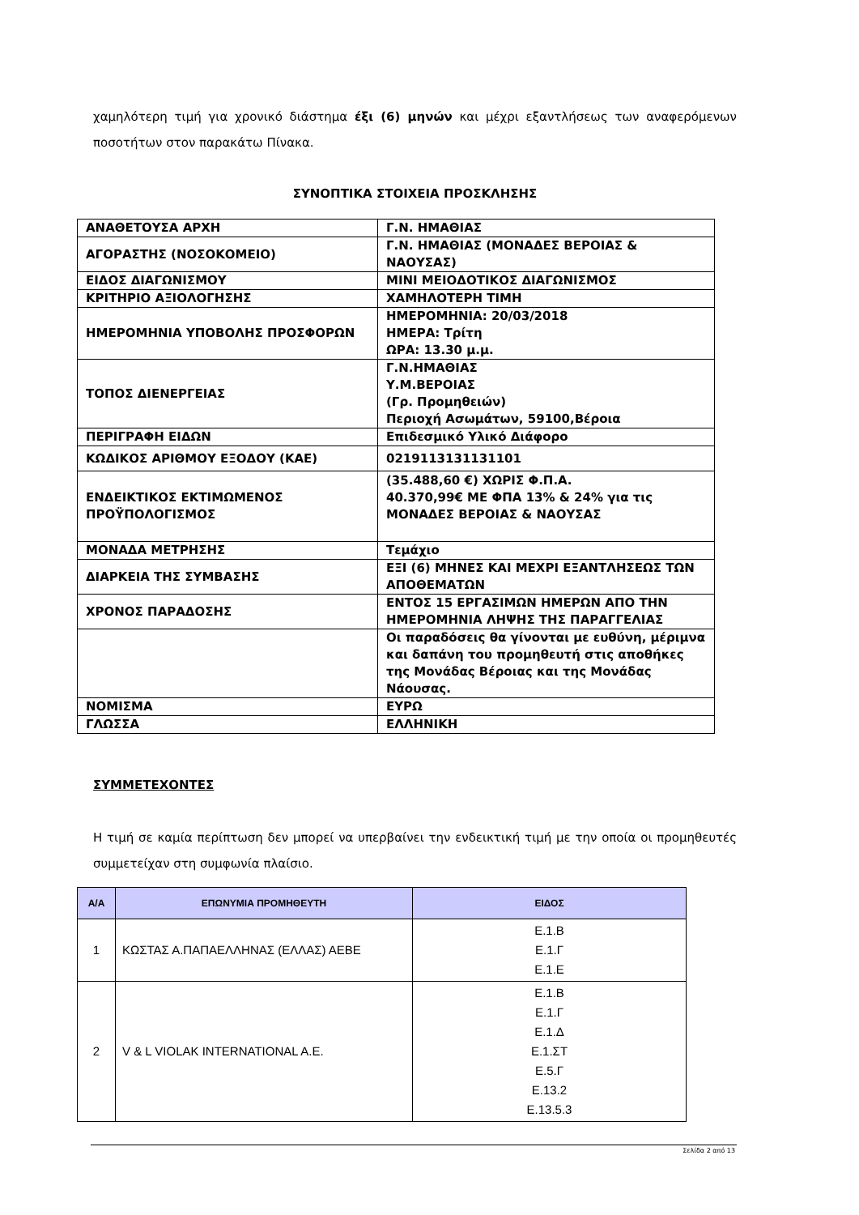χαμηλότερη τιμή για χρονικό διάστημα έξι (6) μηνών και μέχρι εξαντλήσεως των αναφερόμενων ποσοτήτων στον παρακάτω Πίνακα.
ΣΥΝΟΠΤΙΚΑ ΣΤΟΙΧΕΙΑ ΠΡΟΣΚΛΗΣΗΣ
| ΑΝΑΘΕΤΟΥΣΑ ΑΡΧΗ | Γ.Ν. ΗΜΑΘΙΑΣ |
| ΑΓΟΡΑΣΤΗΣ (ΝΟΣΟΚΟΜΕΙΟ) | Γ.Ν. ΗΜΑΘΙΑΣ (ΜΟΝΑΔΕΣ ΒΕΡΟΙΑΣ & ΝΑΟΥΣΑΣ) |
| ΕΙΔΟΣ ΔΙΑΓΩΝΙΣΜΟΥ | ΜΙΝΙ ΜΕΙΟΔΟΤΙΚΟΣ ΔΙΑΓΩΝΙΣΜΟΣ |
| ΚΡΙΤΗΡΙΟ ΑΞΙΟΛΟΓΗΣΗΣ | ΧΑΜΗΛΟΤΕΡΗ ΤΙΜΗ |
| ΗΜΕΡΟΜΗΝΙΑ ΥΠΟΒΟΛΗΣ ΠΡΟΣΦΟΡΩΝ | ΗΜΕΡΟΜΗΝΙΑ: 20/03/2018 ΗΜΕΡΑ: Τρίτη ΩΡΑ: 13.30 μ.μ. |
| ΤΟΠΟΣ ΔΙΕΝΕΡΓΕΙΑΣ | Γ.Ν.ΗΜΑΘΙΑΣ Υ.Μ.ΒΕΡΟΙΑΣ (Γρ. Προμηθειών) Περιοχή Ασωμάτων, 59100,Βέροια |
| ΠΕΡΙΓΡΑΦΗ ΕΙΔΩΝ | Επιδεσμικό Υλικό Διάφορο |
| ΚΩΔΙΚΟΣ ΑΡΙΘΜΟΥ ΕΞΟΔΟΥ (ΚΑΕ) | 0219113131131101 |
| ΕΝΔΕΙΚΤΙΚΟΣ ΕΚΤΙΜΩΜΕΝΟΣ ΠΡΟΫΠΟΛΟΓΙΣΜΟΣ | (35.488,60 €) ΧΩΡΙΣ Φ.Π.Α. 40.370,99€ ΜΕ ΦΠΑ 13% & 24% για τις ΜΟΝΑΔΕΣ ΒΕΡΟΙΑΣ & ΝΑΟΥΣΑΣ |
| ΜΟΝΑΔΑ ΜΕΤΡΗΣΗΣ | Τεμάχιο |
| ΔΙΑΡΚΕΙΑ ΤΗΣ ΣΥΜΒΑΣΗΣ | ΕΞΙ (6) ΜΗΝΕΣ ΚΑΙ ΜΕΧΡΙ ΕΞΑΝΤΛΗΣΕΩΣ ΤΩΝ ΑΠΟΘΕΜΑΤΩΝ |
| ΧΡΟΝΟΣ ΠΑΡΑΔΟΣΗΣ | ΕΝΤΟΣ 15 ΕΡΓΑΣΙΜΩΝ ΗΜΕΡΩΝ ΑΠΟ ΤΗΝ ΗΜΕΡΟΜΗΝΙΑ ΛΗΨΗΣ ΤΗΣ ΠΑΡΑΓΓΕΛΙΑΣ |
| | Οι παραδόσεις θα γίνονται με ευθύνη, μέριμνα και δαπάνη του προμηθευτή στις αποθήκες της Μονάδας Βέροιας και της Μονάδας Νάουσας. |
| ΝΟΜΙΣΜΑ | ΕΥΡΩ |
| ΓΛΩΣΣΑ | ΕΛΛΗΝΙΚΗ |
ΣΥΜΜΕΤΕΧΟΝΤΕΣ
Η τιμή σε καμία περίπτωση δεν μπορεί να υπερβαίνει την ενδεικτική τιμή με την οποία οι προμηθευτές συμμετείχαν στη συμφωνία πλαίσιο.
| Α/Α | ΕΠΩΝΥΜΙΑ ΠΡΟΜΗΘΕΥΤΗ | ΕΙΔΟΣ |
| --- | --- | --- |
| 1 | ΚΩΣΤΑΣ Α.ΠΑΠΑΕΛΛΗΝΑΣ (ΕΛΛΑΣ) ΑΕΒΕ | Ε.1.Β Ε.1.Γ Ε.1.Ε |
| 2 | V & L VIOLAK INTERNATIONAL A.E. | Ε.1.Β Ε.1.Γ Ε.1.Δ Ε.1.ΣΤ Ε.5.Γ Ε.13.2 Ε.13.5.3 |
Σελίδα 2 από 13